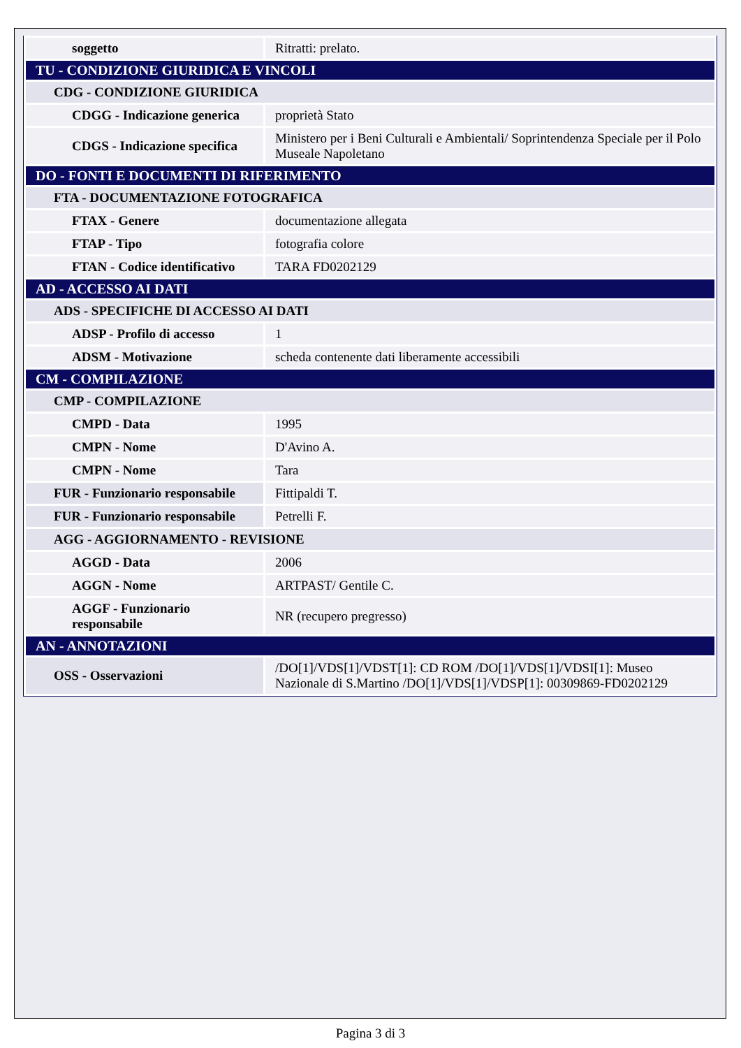| soggetto | Ritratti: prelato. |
| TU - CONDIZIONE GIURIDICA E VINCOLI | |
| CDG - CONDIZIONE GIURIDICA | |
| CDGG - Indicazione generica | proprietà Stato |
| CDGS - Indicazione specifica | Ministero per i Beni Culturali e Ambientali/ Soprintendenza Speciale per il Polo Museale Napoletano |
| DO - FONTI E DOCUMENTI DI RIFERIMENTO | |
| FTA - DOCUMENTAZIONE FOTOGRAFICA | |
| FTAX - Genere | documentazione allegata |
| FTAP - Tipo | fotografia colore |
| FTAN - Codice identificativo | TARA FD0202129 |
| AD - ACCESSO AI DATI | |
| ADS - SPECIFICHE DI ACCESSO AI DATI | |
| ADSP - Profilo di accesso | 1 |
| ADSM - Motivazione | scheda contenente dati liberamente accessibili |
| CM - COMPILAZIONE | |
| CMP - COMPILAZIONE | |
| CMPD - Data | 1995 |
| CMPN - Nome | D'Avino A. |
| CMPN - Nome | Tara |
| FUR - Funzionario responsabile | Fittipaldi T. |
| FUR - Funzionario responsabile | Petrelli F. |
| AGG - AGGIORNAMENTO - REVISIONE | |
| AGGD - Data | 2006 |
| AGGN - Nome | ARTPAST/ Gentile C. |
| AGGF - Funzionario responsabile | NR (recupero pregresso) |
| AN - ANNOTAZIONI | |
| OSS - Osservazioni | /DO[1]/VDS[1]/VDST[1]: CD ROM /DO[1]/VDS[1]/VDSI[1]: Museo Nazionale di S.Martino /DO[1]/VDS[1]/VDSP[1]: 00309869-FD0202129 |
Pagina 3 di 3